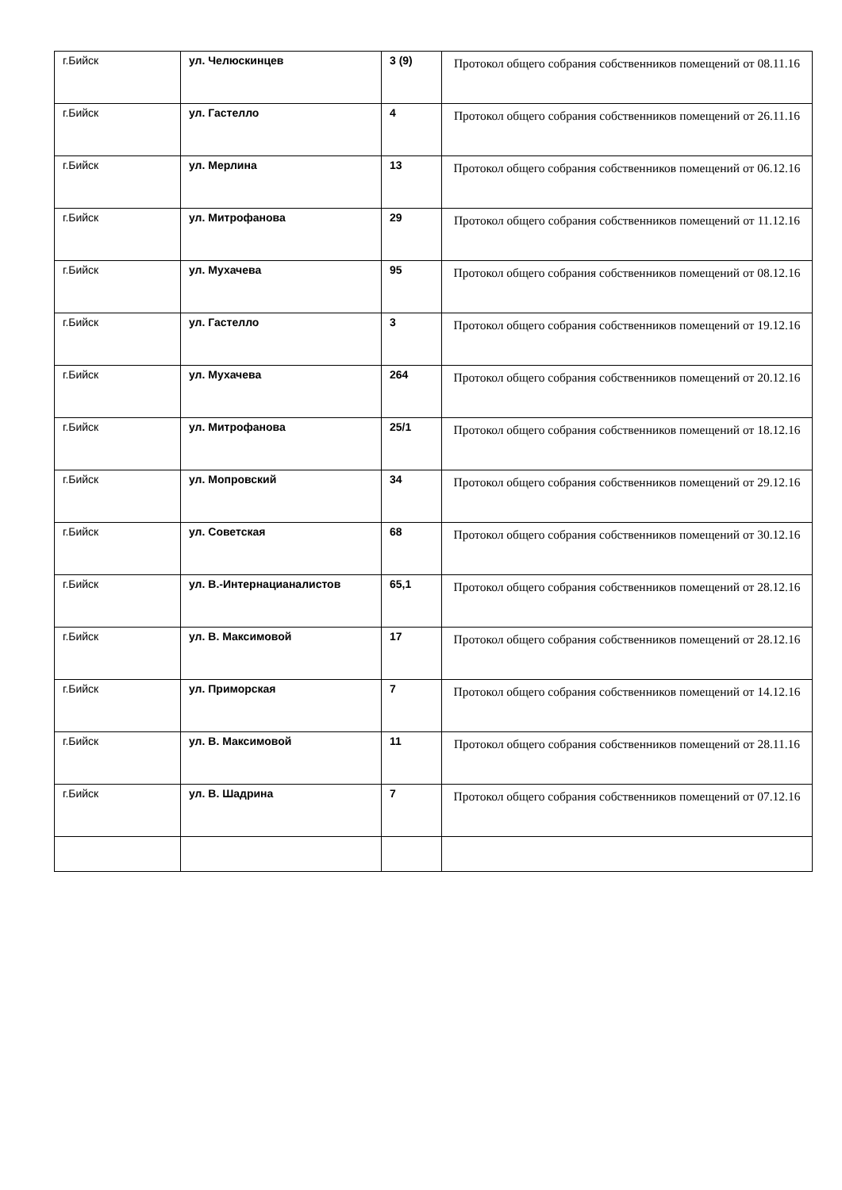| г.Бийск | ул. Челюскинцев | 3 (9) | Протокол общего собрания собственников помещений от 08.11.16 |
| г.Бийск | ул. Гастелло | 4 | Протокол общего собрания собственников помещений от 26.11.16 |
| г.Бийск | ул. Мерлина | 13 | Протокол общего собрания собственников помещений от 06.12.16 |
| г.Бийск | ул. Митрофанова | 29 | Протокол общего собрания собственников помещений от 11.12.16 |
| г.Бийск | ул. Мухачева | 95 | Протокол общего собрания собственников помещений от 08.12.16 |
| г.Бийск | ул. Гастелло | 3 | Протокол общего собрания собственников помещений от 19.12.16 |
| г.Бийск | ул. Мухачева | 264 | Протокол общего собрания собственников помещений от 20.12.16 |
| г.Бийск | ул. Митрофанова | 25/1 | Протокол общего собрания собственников помещений от 18.12.16 |
| г.Бийск | ул. Мопровский | 34 | Протокол общего собрания собственников помещений от 29.12.16 |
| г.Бийск | ул. Советская | 68 | Протокол общего собрания собственников помещений от 30.12.16 |
| г.Бийск | ул. В.-Интернацианалистов | 65,1 | Протокол общего собрания собственников помещений от 28.12.16 |
| г.Бийск | ул. В. Максимовой | 17 | Протокол общего собрания собственников помещений от 28.12.16 |
| г.Бийск | ул. Приморская | 7 | Протокол общего собрания собственников помещений от 14.12.16 |
| г.Бийск | ул. В. Максимовой | 11 | Протокол общего собрания собственников помещений от 28.11.16 |
| г.Бийск | ул. В. Шадрина | 7 | Протокол общего собрания собственников помещений от 07.12.16 |